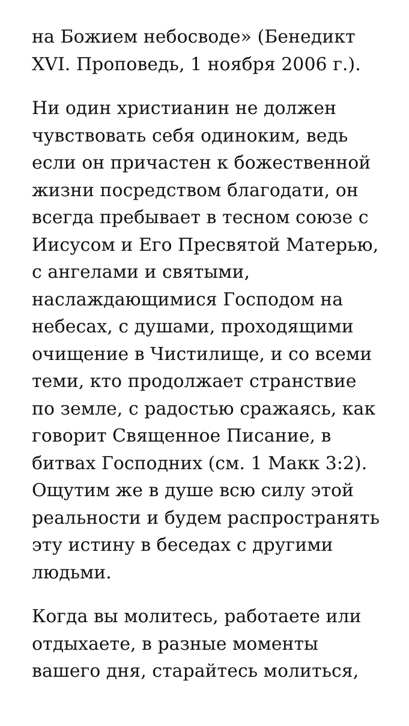на Божием небосводе» (Бенедикт XVI. Проповедь, 1 ноября 2006 г.).
Ни один христианин не должен чувствовать себя одиноким, ведь если он причастен к божественной жизни посредством благодати, он всегда пребывает в тесном союзе с Иисусом и Его Пресвятой Матерью, с ангелами и святыми, наслаждающимися Господом на небесах, с душами, проходящими очищение в Чистилище, и со всеми теми, кто продолжает странствие по земле, с радостью сражаясь, как говорит Священное Писание, в битвах Господних (см. 1 Макк 3:2). Ощутим же в душе всю силу этой реальности и будем распространять эту истину в беседах с другими людьми.
Когда вы молитесь, работаете или отдыхаете, в разные моменты вашего дня, старайтесь молиться,